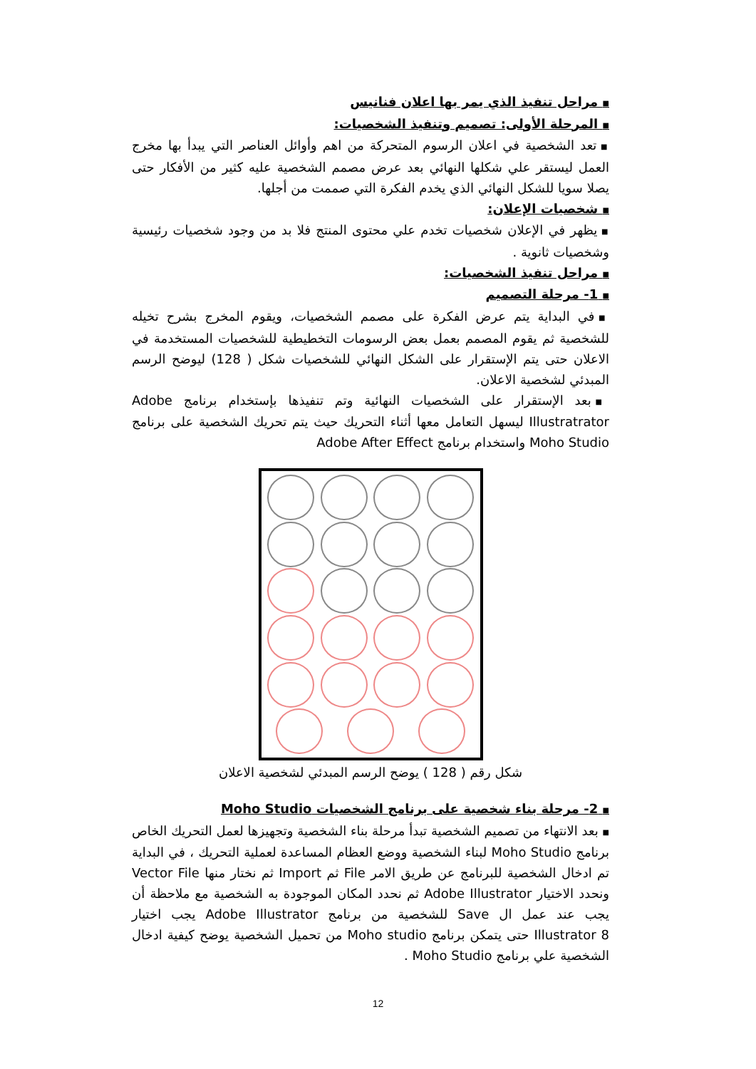■ مراحل تنفيذ الذي يمر بها اعلان فنانيس
■ المرحلة الأولى: تصميم وتنفيذ الشخصيات:
■ تعد الشخصية في اعلان الرسوم المتحركة من اهم وأوائل العناصر التي يبدأ بها مخرج العمل ليستقر علي شكلها النهائي بعد عرض مصمم الشخصية عليه كثير من الأفكار حتى يصلا سويا للشكل النهائي الذي يخدم الفكرة التي صممت من أجلها.
■ شخصيات الإعلان:
■ يظهر في الإعلان شخصيات تخدم علي محتوى المنتج فلا بد من وجود شخصيات رئيسية وشخصيات ثانوية .
■ مراحل تنفيذ الشخصيات:
■ 1- مرحلة التصميم
■ في البداية يتم عرض الفكرة على مصمم الشخصيات، ويقوم المخرج بشرح تخيله للشخصية ثم يقوم المصمم بعمل بعض الرسومات التخطيطية للشخصيات المستخدمة في الاعلان حتى يتم الإستقرار على الشكل النهائي للشخصيات شكل ( 128) ليوضح الرسم المبدئي لشخصية الاعلان.
■ بعد الإستقرار على الشخصيات النهائية وتم تنفيذها بإستخدام برنامج Adobe Illustratrator ليسهل التعامل معها أثناء التحريك حيث يتم تحريك الشخصية على برنامج Moho Studio واستخدام برنامج Adobe After Effect
شكل رقم ( 128 ) يوضح الرسم المبدئي لشخصية الاعلان
■ 2- مرحلة بناء شخصية على برنامج الشخصيات Moho Studio
■ بعد الانتهاء من تصميم الشخصية تبدأ مرحلة بناء الشخصية وتجهيزها لعمل التحريك الخاص برنامج Moho Studio لبناء الشخصية ووضع العظام المساعدة لعملية التحريك ، في البداية تم ادخال الشخصية للبرنامج عن طريق الامر File ثم Import ثم نختار منها Vector File ونحدد الاختيار Adobe Illustrator ثم نحدد المكان الموجودة به الشخصية مع ملاحظة أن يجب عند عمل ال Save للشخصية من برنامج Adobe Illustrator يجب اختيار Illustrator 8 حتى يتمكن برنامج Moho studio من تحميل الشخصية يوضح كيفية ادخال الشخصية علي برنامج Moho Studio .
12